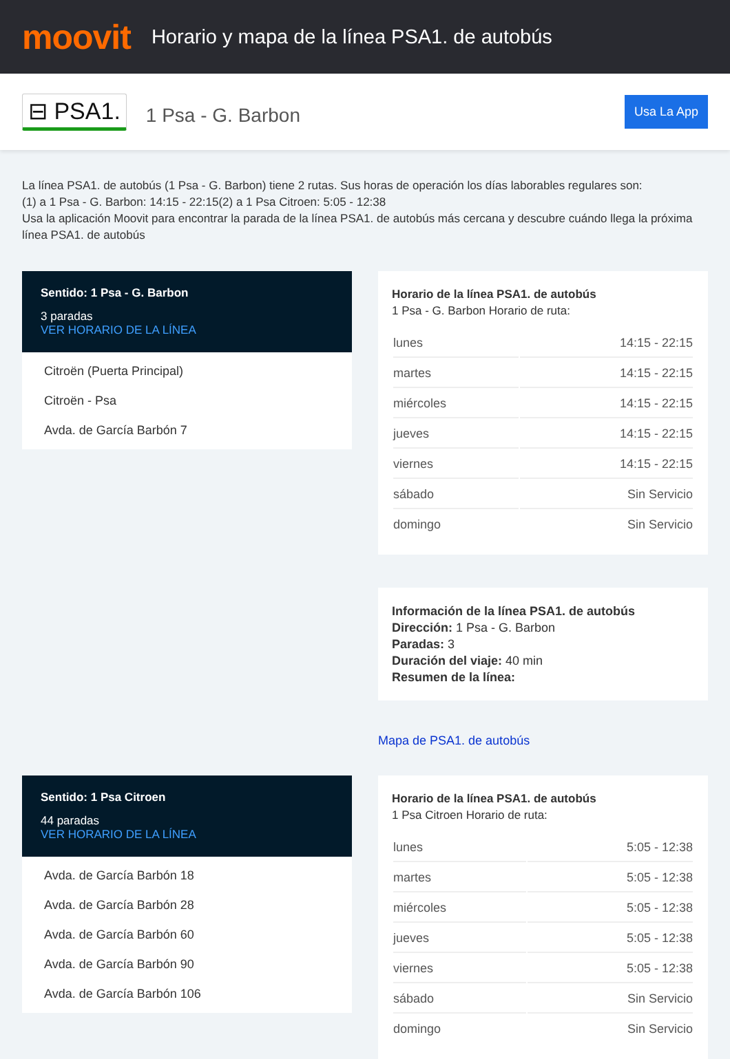moovit
Horario y mapa de la línea PSA1. de autobús
⊟ PSA1. 1 Psa - G. Barbon Usa La App
La línea PSA1. de autobús (1 Psa - G. Barbon) tiene 2 rutas. Sus horas de operación los días laborables regulares son:
(1) a 1 Psa - G. Barbon: 14:15 - 22:15(2) a 1 Psa Citroen: 5:05 - 12:38
Usa la aplicación Moovit para encontrar la parada de la línea PSA1. de autobús más cercana y descubre cuándo llega la próxima línea PSA1. de autobús
Sentido: 1 Psa - G. Barbon
3 paradas
VER HORARIO DE LA LÍNEA
Citroën (Puerta Principal)
Citroën - Psa
Avda. de García Barbón 7
Horario de la línea PSA1. de autobús
1 Psa - G. Barbon Horario de ruta:
| lunes | 14:15 - 22:15 |
| martes | 14:15 - 22:15 |
| miércoles | 14:15 - 22:15 |
| jueves | 14:15 - 22:15 |
| viernes | 14:15 - 22:15 |
| sábado | Sin Servicio |
| domingo | Sin Servicio |
Información de la línea PSA1. de autobús
Dirección: 1 Psa - G. Barbon
Paradas: 3
Duración del viaje: 40 min
Resumen de la línea:
Mapa de PSA1. de autobús
Sentido: 1 Psa Citroen
44 paradas
VER HORARIO DE LA LÍNEA
Avda. de García Barbón 18
Avda. de García Barbón 28
Avda. de García Barbón 60
Avda. de García Barbón 90
Avda. de García Barbón 106
Horario de la línea PSA1. de autobús
1 Psa Citroen Horario de ruta:
| lunes | 5:05 - 12:38 |
| martes | 5:05 - 12:38 |
| miércoles | 5:05 - 12:38 |
| jueves | 5:05 - 12:38 |
| viernes | 5:05 - 12:38 |
| sábado | Sin Servicio |
| domingo | Sin Servicio |